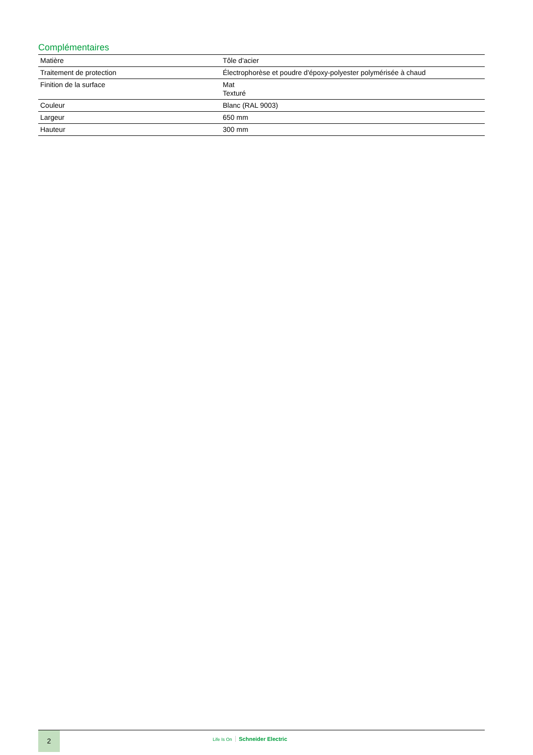Complémentaires
| Matière | Tôle d'acier |
| Traitement de protection | Électrophorèse et poudre d'époxy-polyester polymérisée à chaud |
| Finition de la surface | Mat Texturé |
| Couleur | Blanc (RAL 9003) |
| Largeur | 650 mm |
| Hauteur | 300 mm |
2 Life Is On Schneider Electric